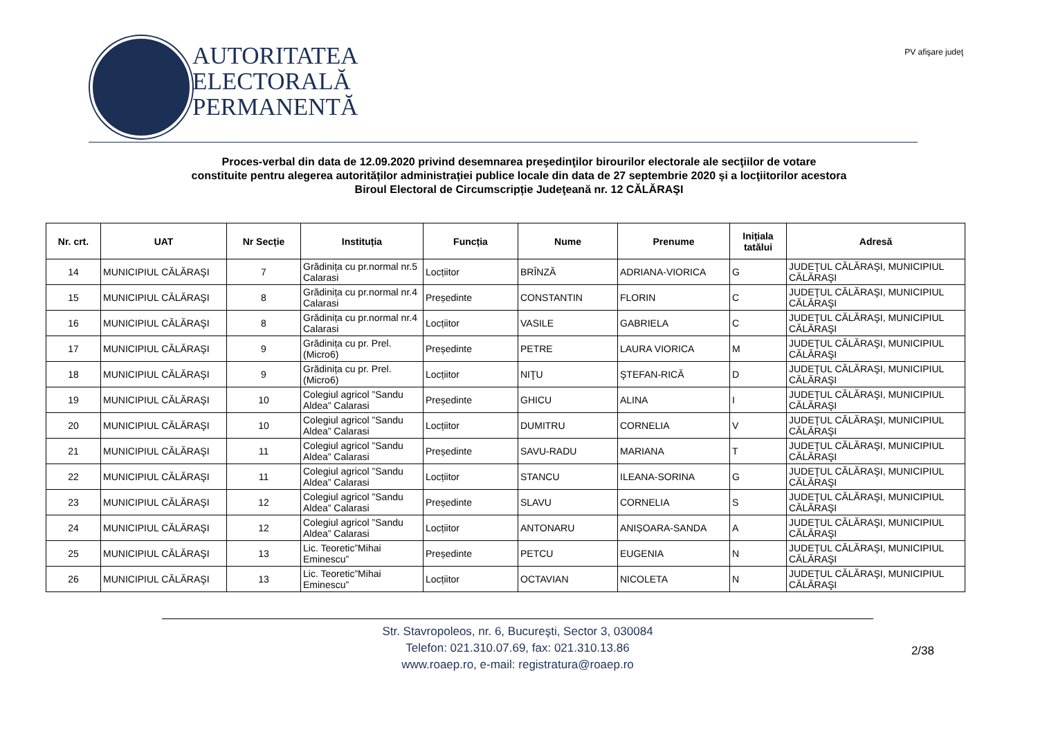AUTORITATEA
ELECTORALĂ
PERMANENTĂ
PV afişare judeţ
Proces-verbal din data de 12.09.2020 privind desemnarea preşedinţilor birourilor electorale ale secţiilor de votare
constituite pentru alegerea autorităților administrației publice locale din data de 27 septembrie 2020 şi a locţiitorilor acestora
Biroul Electoral de Circumscripție Judeţeană nr. 12 CĂLĂRAŞI
| Nr. crt. | UAT | Nr Secție | Instituția | Funcția | Nume | Prenume | Inițiala tatălui | Adresă |
| --- | --- | --- | --- | --- | --- | --- | --- | --- |
| 14 | MUNICIPIUL CĂLĂRAŞI | 7 | Grădinița cu pr.normal nr.5 Calarasi | Locțiitor | BRÎNZĂ | ADRIANA-VIORICA | G | JUDEŢUL CĂLĂRAŞI, MUNICIPIUL CĂLĂRAŞI |
| 15 | MUNICIPIUL CĂLĂRAŞI | 8 | Grădinița cu pr.normal nr.4 Calarasi | Președinte | CONSTANTIN | FLORIN | C | JUDEŢUL CĂLĂRAŞI, MUNICIPIUL CĂLĂRAŞI |
| 16 | MUNICIPIUL CĂLĂRAŞI | 8 | Grădinița cu pr.normal nr.4 Calarasi | Locțiitor | VASILE | GABRIELA | C | JUDEŢUL CĂLĂRAŞI, MUNICIPIUL CĂLĂRAŞI |
| 17 | MUNICIPIUL CĂLĂRAŞI | 9 | Grădinița cu pr. Prel. (Micro6) | Președinte | PETRE | LAURA VIORICA | M | JUDEŢUL CĂLĂRAŞI, MUNICIPIUL CĂLĂRAŞI |
| 18 | MUNICIPIUL CĂLĂRAŞI | 9 | Grădinița cu pr. Prel. (Micro6) | Locțiitor | NIŢU | ŞTEFAN-RICĂ | D | JUDEŢUL CĂLĂRAŞI, MUNICIPIUL CĂLĂRAŞI |
| 19 | MUNICIPIUL CĂLĂRAŞI | 10 | Colegiul agricol ”Sandu Aldea” Calarasi | Președinte | GHICU | ALINA | I | JUDEŢUL CĂLĂRAŞI, MUNICIPIUL CĂLĂRAŞI |
| 20 | MUNICIPIUL CĂLĂRAŞI | 10 | Colegiul agricol ”Sandu Aldea” Calarasi | Locțiitor | DUMITRU | CORNELIA | V | JUDEŢUL CĂLĂRAŞI, MUNICIPIUL CĂLĂRAŞI |
| 21 | MUNICIPIUL CĂLĂRAŞI | 11 | Colegiul agricol ”Sandu Aldea” Calarasi | Președinte | SAVU-RADU | MARIANA | T | JUDEŢUL CĂLĂRAŞI, MUNICIPIUL CĂLĂRAŞI |
| 22 | MUNICIPIUL CĂLĂRAŞI | 11 | Colegiul agricol ”Sandu Aldea” Calarasi | Locțiitor | STANCU | ILEANA-SORINA | G | JUDEŢUL CĂLĂRAŞI, MUNICIPIUL CĂLĂRAŞI |
| 23 | MUNICIPIUL CĂLĂRAŞI | 12 | Colegiul agricol ”Sandu Aldea” Calarasi | Președinte | SLAVU | CORNELIA | S | JUDEŢUL CĂLĂRAŞI, MUNICIPIUL CĂLĂRAŞI |
| 24 | MUNICIPIUL CĂLĂRAŞI | 12 | Colegiul agricol ”Sandu Aldea” Calarasi | Locțiitor | ANTONARU | ANIȘOARA-SANDA | A | JUDEŢUL CĂLĂRAŞI, MUNICIPIUL CĂLĂRAŞI |
| 25 | MUNICIPIUL CĂLĂRAŞI | 13 | Lic. Teoretic”Mihai Eminescu” | Președinte | PETCU | EUGENIA | N | JUDEŢUL CĂLĂRAŞI, MUNICIPIUL CĂLĂRAŞI |
| 26 | MUNICIPIUL CĂLĂRAŞI | 13 | Lic. Teoretic”Mihai Eminescu” | Locțiitor | OCTAVIAN | NICOLETA | N | JUDEŢUL CĂLĂRAŞI, MUNICIPIUL CĂLĂRAŞI |
Str. Stavropoleos, nr. 6, Bucureşti, Sector 3, 030084
Telefon: 021.310.07.69, fax: 021.310.13.86
www.roaep.ro, e-mail: registratura@roaep.ro
2/38